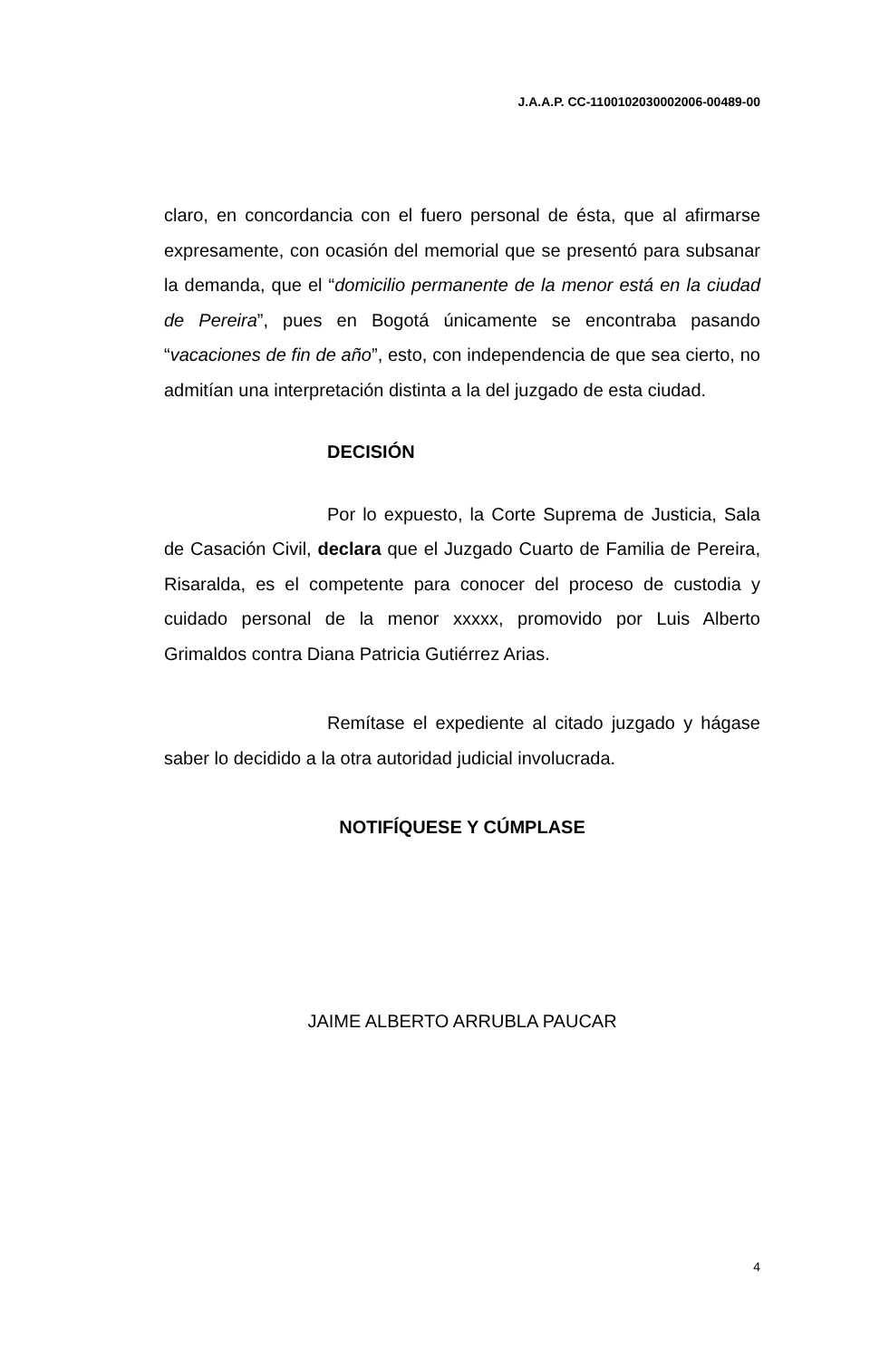J.A.A.P. CC-1100102030002006-00489-00
claro, en concordancia con el fuero personal de ésta, que al afirmarse expresamente, con ocasión del memorial que se presentó para subsanar la demanda, que el “domicilio permanente de la menor está en la ciudad de Pereira”, pues en Bogotá únicamente se encontraba pasando “vacaciones de fin de año”, esto, con independencia de que sea cierto, no admitían una interpretación distinta a la del juzgado de esta ciudad.
DECISIÓN
Por lo expuesto, la Corte Suprema de Justicia, Sala de Casación Civil, declara que el Juzgado Cuarto de Familia de Pereira, Risaralda, es el competente para conocer del proceso de custodia y cuidado personal de la menor xxxxx, promovido por Luis Alberto Grimaldos contra Diana Patricia Gutiérrez Arias.
Remítase el expediente al citado juzgado y hágase saber lo decidido a la otra autoridad judicial involucrada.
NOTIFÍQUESE Y CÚMPLASE
JAIME ALBERTO ARRUBLA PAUCAR
4